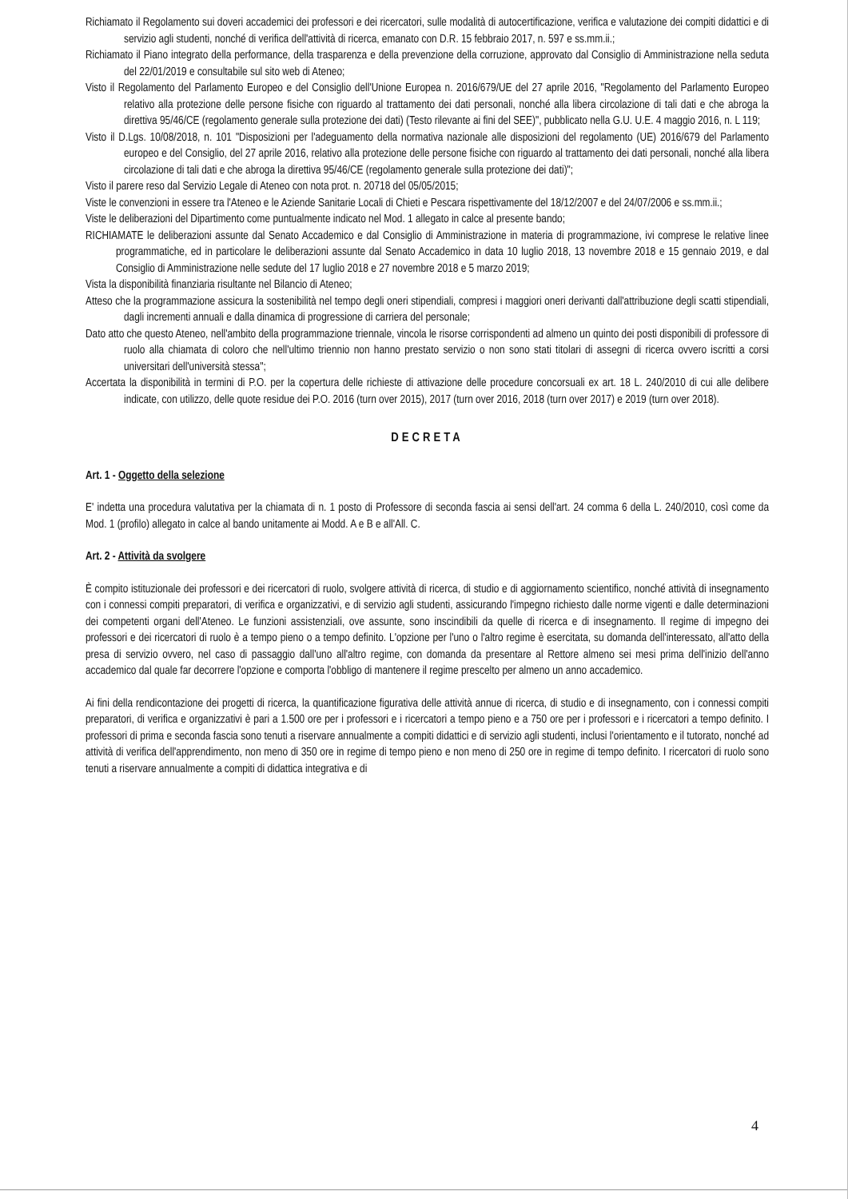Richiamato il Regolamento sui doveri accademici dei professori e dei ricercatori, sulle modalità di autocertificazione, verifica e valutazione dei compiti didattici e di servizio agli studenti, nonché di verifica dell'attività di ricerca, emanato con D.R. 15 febbraio 2017, n. 597 e ss.mm.ii.;
Richiamato il Piano integrato della performance, della trasparenza e della prevenzione della corruzione, approvato dal Consiglio di Amministrazione nella seduta del 22/01/2019 e consultabile sul sito web di Ateneo;
Visto il Regolamento del Parlamento Europeo e del Consiglio dell'Unione Europea n. 2016/679/UE del 27 aprile 2016, "Regolamento del Parlamento Europeo relativo alla protezione delle persone fisiche con riguardo al trattamento dei dati personali, nonché alla libera circolazione di tali dati e che abroga la direttiva 95/46/CE (regolamento generale sulla protezione dei dati) (Testo rilevante ai fini del SEE)", pubblicato nella G.U. U.E. 4 maggio 2016, n. L 119;
Visto il D.Lgs. 10/08/2018, n. 101 "Disposizioni per l'adeguamento della normativa nazionale alle disposizioni del regolamento (UE) 2016/679 del Parlamento europeo e del Consiglio, del 27 aprile 2016, relativo alla protezione delle persone fisiche con riguardo al trattamento dei dati personali, nonché alla libera circolazione di tali dati e che abroga la direttiva 95/46/CE (regolamento generale sulla protezione dei dati)";
Visto il parere reso dal Servizio Legale di Ateneo con nota prot. n. 20718 del 05/05/2015;
Viste le convenzioni in essere tra l'Ateneo e le Aziende Sanitarie Locali di Chieti e Pescara rispettivamente del 18/12/2007 e del 24/07/2006 e ss.mm.ii.;
Viste le deliberazioni del Dipartimento come puntualmente indicato nel Mod. 1 allegato in calce al presente bando;
RICHIAMATE le deliberazioni assunte dal Senato Accademico e dal Consiglio di Amministrazione in materia di programmazione, ivi comprese le relative linee programmatiche, ed in particolare le deliberazioni assunte dal Senato Accademico in data 10 luglio 2018, 13 novembre 2018 e 15 gennaio 2019, e dal Consiglio di Amministrazione nelle sedute del 17 luglio 2018 e 27 novembre 2018 e 5 marzo 2019;
Vista la disponibilità finanziaria risultante nel Bilancio di Ateneo;
Atteso che la programmazione assicura la sostenibilità nel tempo degli oneri stipendiali, compresi i maggiori oneri derivanti dall'attribuzione degli scatti stipendiali, dagli incrementi annuali e dalla dinamica di progressione di carriera del personale;
Dato atto che questo Ateneo, nell'ambito della programmazione triennale, vincola le risorse corrispondenti ad almeno un quinto dei posti disponibili di professore di ruolo alla chiamata di coloro che nell'ultimo triennio non hanno prestato servizio o non sono stati titolari di assegni di ricerca ovvero iscritti a corsi universitari dell'università stessa";
Accertata la disponibilità in termini di P.O. per la copertura delle richieste di attivazione delle procedure concorsuali ex art. 18 L. 240/2010 di cui alle delibere indicate, con utilizzo, delle quote residue dei P.O. 2016 (turn over 2015), 2017 (turn over 2016, 2018 (turn over 2017) e 2019 (turn over 2018).
DECRETA
Art. 1 - Oggetto della selezione
E' indetta una procedura valutativa per la chiamata di n. 1 posto di Professore di seconda fascia ai sensi dell'art. 24 comma 6 della L. 240/2010, così come da Mod. 1 (profilo) allegato in calce al bando unitamente ai Modd. A e B e all'All. C.
Art. 2 - Attività da svolgere
È compito istituzionale dei professori e dei ricercatori di ruolo, svolgere attività di ricerca, di studio e di aggiornamento scientifico, nonché attività di insegnamento con i connessi compiti preparatori, di verifica e organizzativi, e di servizio agli studenti, assicurando l'impegno richiesto dalle norme vigenti e dalle determinazioni dei competenti organi dell'Ateneo. Le funzioni assistenziali, ove assunte, sono inscindibili da quelle di ricerca e di insegnamento. Il regime di impegno dei professori e dei ricercatori di ruolo è a tempo pieno o a tempo definito. L'opzione per l'uno o l'altro regime è esercitata, su domanda dell'interessato, all'atto della presa di servizio ovvero, nel caso di passaggio dall'uno all'altro regime, con domanda da presentare al Rettore almeno sei mesi prima dell'inizio dell'anno accademico dal quale far decorrere l'opzione e comporta l'obbligo di mantenere il regime prescelto per almeno un anno accademico.
Ai fini della rendicontazione dei progetti di ricerca, la quantificazione figurativa delle attività annue di ricerca, di studio e di insegnamento, con i connessi compiti preparatori, di verifica e organizzativi è pari a 1.500 ore per i professori e i ricercatori a tempo pieno e a 750 ore per i professori e i ricercatori a tempo definito. I professori di prima e seconda fascia sono tenuti a riservare annualmente a compiti didattici e di servizio agli studenti, inclusi l'orientamento e il tutorato, nonché ad attività di verifica dell'apprendimento, non meno di 350 ore in regime di tempo pieno e non meno di 250 ore in regime di tempo definito. I ricercatori di ruolo sono tenuti a riservare annualmente a compiti di didattica integrativa e di
4